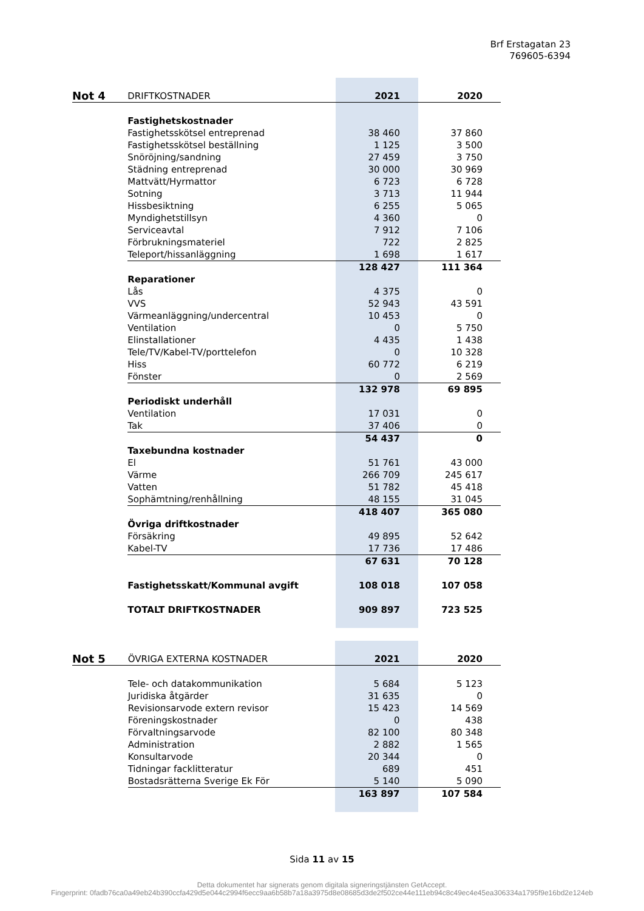Brf Erstagatan 23
769605-6394
| Not 4 | DRIFTKOSTNADER | 2021 | 2020 |
| | Fastighetskostnader | | |
| | Fastighetsskötsel entreprenad | 38 460 | 37 860 |
| | Fastighetsskötsel beställning | 1 125 | 3 500 |
| | Snöröjning/sandning | 27 459 | 3 750 |
| | Städning entreprenad | 30 000 | 30 969 |
| | Mattvätt/Hyrmattor | 6 723 | 6 728 |
| | Sotning | 3 713 | 11 944 |
| | Hissbesiktning | 6 255 | 5 065 |
| | Myndighetstillsyn | 4 360 | 0 |
| | Serviceavtal | 7 912 | 7 106 |
| | Förbrukningsmateriel | 722 | 2 825 |
| | Teleport/hissanläggning | 1 698 | 1 617 |
| | | 128 427 | 111 364 |
| | Reparationer | | |
| | Lås | 4 375 | 0 |
| | VVS | 52 943 | 43 591 |
| | Värmeanläggning/undercentral | 10 453 | 0 |
| | Ventilation | 0 | 5 750 |
| | Elinstallationer | 4 435 | 1 438 |
| | Tele/TV/Kabel-TV/porttelefon | 0 | 10 328 |
| | Hiss | 60 772 | 6 219 |
| | Fönster | 0 | 2 569 |
| | | 132 978 | 69 895 |
| | Periodiskt underhåll | | |
| | Ventilation | 17 031 | 0 |
| | Tak | 37 406 | 0 |
| | | 54 437 | 0 |
| | Taxebundna kostnader | | |
| | El | 51 761 | 43 000 |
| | Värme | 266 709 | 245 617 |
| | Vatten | 51 782 | 45 418 |
| | Sophämtning/renhållning | 48 155 | 31 045 |
| | | 418 407 | 365 080 |
| | Övriga driftkostnader | | |
| | Försäkring | 49 895 | 52 642 |
| | Kabel-TV | 17 736 | 17 486 |
| | | 67 631 | 70 128 |
| | Fastighetsskatt/Kommunal avgift | 108 018 | 107 058 |
| | TOTALT DRIFTKOSTNADER | 909 897 | 723 525 |
| Not 5 | ÖVRIGA EXTERNA KOSTNADER | 2021 | 2020 |
| | Tele- och datakommunikation | 5 684 | 5 123 |
| | Juridiska åtgärder | 31 635 | 0 |
| | Revisionsarvode extern revisor | 15 423 | 14 569 |
| | Föreningskostnader | 0 | 438 |
| | Förvaltningsarvode | 82 100 | 80 348 |
| | Administration | 2 882 | 1 565 |
| | Konsultarvode | 20 344 | 0 |
| | Tidningar facklitteratur | 689 | 451 |
| | Bostadsrätterna Sverige Ek För | 5 140 | 5 090 |
| | | 163 897 | 107 584 |
Sida 11 av 15
Detta dokumentet har signerats genom digitala signeringstjänsten GetAccept.
Fingerprint: 0fadb76ca0a49eb24b390ccfa429d5e044c2994f6ecc9aa6b58b7a18a3975d8e08685d3de2f502ce44e111eb94c8c49ec4e45ea306334a1795f9e16bd2e124eb